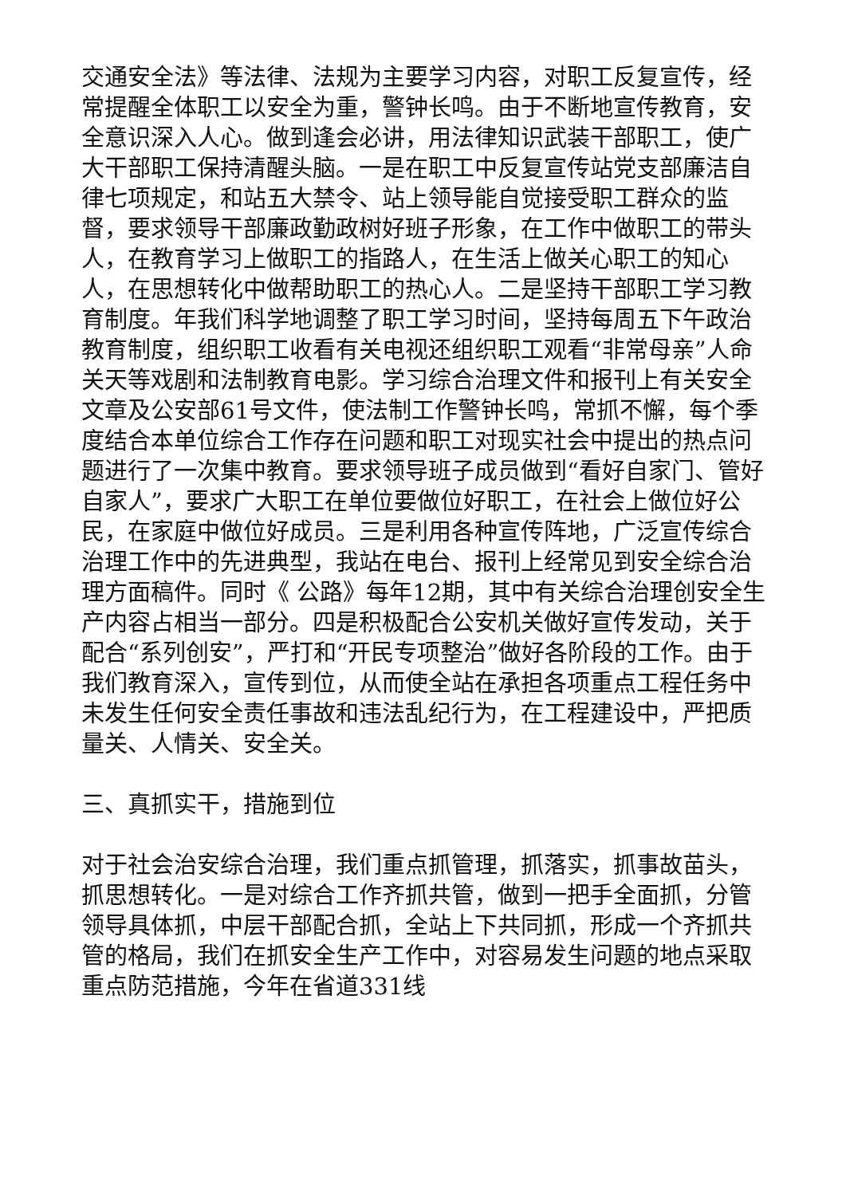交通安全法》等法律、法规为主要学习内容，对职工反复宣传，经常提醒全体职工以安全为重，警钟长鸣。由于不断地宣传教育，安全意识深入人心。做到逢会必讲，用法律知识武装干部职工，使广大干部职工保持清醒头脑。一是在职工中反复宣传站党支部廉洁自律七项规定，和站五大禁令、站上领导能自觉接受职工群众的监督，要求领导干部廉政勤政树好班子形象，在工作中做职工的带头人，在教育学习上做职工的指路人，在生活上做关心职工的知心人，在思想转化中做帮助职工的热心人。二是坚持干部职工学习教育制度。年我们科学地调整了职工学习时间，坚持每周五下午政治教育制度，组织职工收看有关电视还组织职工观看“非常母亲”人命关天等戏剧和法制教育电影。学习综合治理文件和报刊上有关安全文章及公安部61号文件，使法制工作警钟长鸣，常抓不懈，每个季度结合本单位综合工作存在问题和职工对现实社会中提出的热点问题进行了一次集中教育。要求领导班子成员做到“看好自家门、管好自家人”，要求广大职工在单位要做位好职工，在社会上做位好公民，在家庭中做位好成员。三是利用各种宣传阵地，广泛宣传综合治理工作中的先进典型，我站在电台、报刊上经常见到安全综合治理方面稿件。同时《 公路》每年12期，其中有关综合治理创安全生产内容占相当一部分。四是积极配合公安机关做好宣传发动，关于配合“系列创安”，严打和“开民专项整治”做好各阶段的工作。由于我们教育深入，宣传到位，从而使全站在承担各项重点工程任务中未发生任何安全责任事故和违法乱纪行为，在工程建设中，严把质量关、人情关、安全关。
三、真抓实干，措施到位
对于社会治安综合治理，我们重点抓管理，抓落实，抓事故苗头，抓思想转化。一是对综合工作齐抓共管，做到一把手全面抓，分管领导具体抓，中层干部配合抓，全站上下共同抓，形成一个齐抓共管的格局，我们在抓安全生产工作中，对容易发生问题的地点采取重点防范措施，今年在省道331线